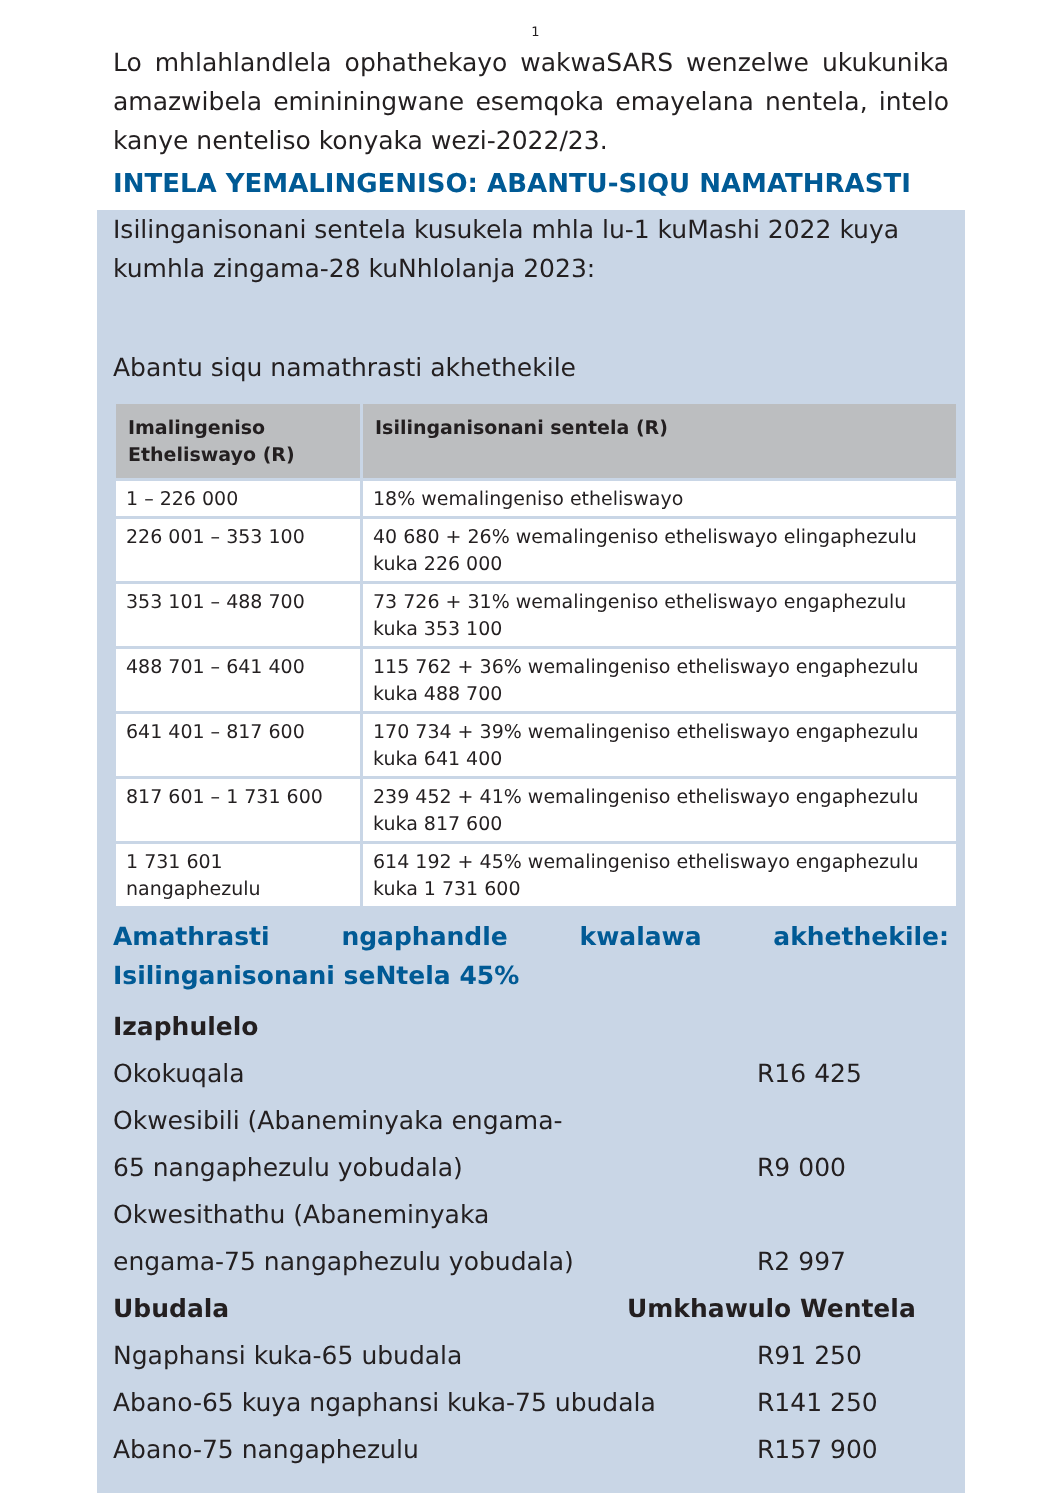1
Lo mhlahlandlela ophathekayo wakwaSARS wenzelwe ukukunika amazwibela emininingwane esemqoka emayelana nentela, intelo kanye nenteliso konyaka wezi-2022/23.
INTELA YEMALINGENISO: ABANTU-SIQU NAMATHRASTI
Isilinganisonani sentela kusukela mhla lu-1 kuMashi 2022 kuya kumhla zingama-28 kuNhlolanja 2023:
Abantu siqu namathrasti akhethekile
| Imalingeniso Etheliswayo (R) | Isilinganisonani sentela (R) |
| --- | --- |
| 1 – 226 000 | 18% wemalingeniso etheliswayo |
| 226 001 – 353 100 | 40 680 + 26% wemalingeniso etheliswayo elingaphezulu kuka 226 000 |
| 353 101 – 488 700 | 73 726 + 31% wemalingeniso etheliswayo engaphezulu kuka 353 100 |
| 488 701 – 641 400 | 115 762 + 36% wemalingeniso etheliswayo engaphezulu kuka 488 700 |
| 641 401 – 817 600 | 170 734 + 39% wemalingeniso etheliswayo engaphezulu kuka 641 400 |
| 817 601 – 1 731 600 | 239 452 + 41% wemalingeniso etheliswayo engaphezulu kuka 817 600 |
| 1 731 601 nangaphezulu | 614 192 + 45% wemalingeniso etheliswayo engaphezulu kuka 1 731 600 |
Amathrasti ngaphandle kwalawa akhethekile: Isilinganisonani seNtela 45%
Izaphulelo
Okokuqala R16 425
Okwesibili (Abaneminyaka engama-
65 nangaphezulu yobudala) R9 000
Okwesithathu (Abaneminyaka
engama-75 nangaphezulu yobudala) R2 997
Ubudala Umkhawulo Wentela
Ngaphansi kuka-65 ubudala R91 250
Abano-65 kuya ngaphansi kuka-75 ubudala R141 250
Abano-75 nangaphezulu R157 900